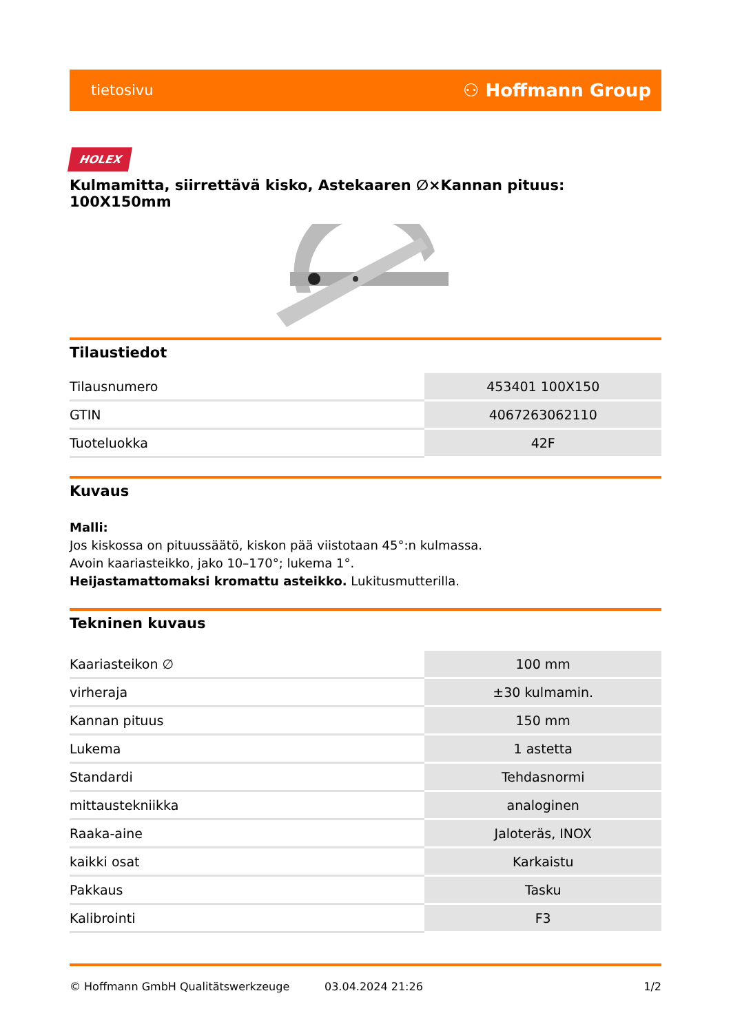tietosivu ⚇ Hoffmann Group
HOLEX
Kulmamitta, siirrettävä kisko, Astekaaren ∅×Kannan pituus: 100X150mm
Tilaustiedot
| Tilausnumero | 453401 100X150 |
| GTIN | 4067263062110 |
| Tuoteluokka | 42F |
Kuvaus
Malli:
Jos kiskossa on pituussäätö, kiskon pää viistotaan 45°:n kulmassa.
Avoin kaariasteikko, jako 10–170°; lukema 1°.
Heijastamattomaksi kromattu asteikko. Lukitusmutterilla.
Tekninen kuvaus
| Kaariasteikon ∅ | 100 mm |
| virheraja | ±30 kulmamin. |
| Kannan pituus | 150 mm |
| Lukema | 1 astetta |
| Standardi | Tehdasnormi |
| mittaustekniikka | analoginen |
| Raaka-aine | Jaloteräs, INOX |
| kaikki osat | Karkaistu |
| Pakkaus | Tasku |
| Kalibrointi | F3 |
© Hoffmann GmbH Qualitätswerkzeuge 03.04.2024 21:26 1/2